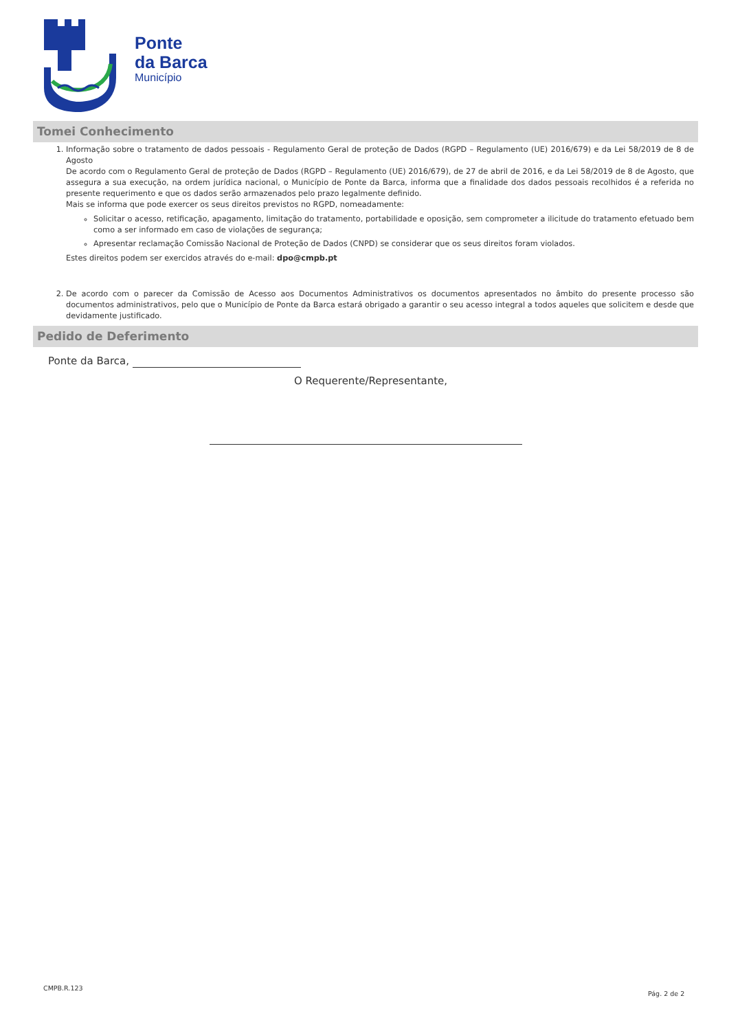Ponte
da Barca
Município
Tomei Conhecimento
1. Informação sobre o tratamento de dados pessoais - Regulamento Geral de proteção de Dados (RGPD – Regulamento (UE) 2016/679) e da Lei 58/2019 de 8 de Agosto
De acordo com o Regulamento Geral de proteção de Dados (RGPD – Regulamento (UE) 2016/679), de 27 de abril de 2016, e da Lei 58/2019 de 8 de Agosto, que assegura a sua execução, na ordem jurídica nacional, o Município de Ponte da Barca, informa que a finalidade dos dados pessoais recolhidos é a referida no presente requerimento e que os dados serão armazenados pelo prazo legalmente definido.
Mais se informa que pode exercer os seus direitos previstos no RGPD, nomeadamente:
Solicitar o acesso, retificação, apagamento, limitação do tratamento, portabilidade e oposição, sem comprometer a ilicitude do tratamento efetuado bem como a ser informado em caso de violações de segurança;
Apresentar reclamação Comissão Nacional de Proteção de Dados (CNPD) se considerar que os seus direitos foram violados.
Estes direitos podem ser exercidos através do e-mail: dpo@cmpb.pt
2. De acordo com o parecer da Comissão de Acesso aos Documentos Administrativos os documentos apresentados no âmbito do presente processo são documentos administrativos, pelo que o Município de Ponte da Barca estará obrigado a garantir o seu acesso integral a todos aqueles que solicitem e desde que devidamente justificado.
Pedido de Deferimento
Ponte da Barca,
O Requerente/Representante,
CMPB.R.123
Pág. 2 de 2